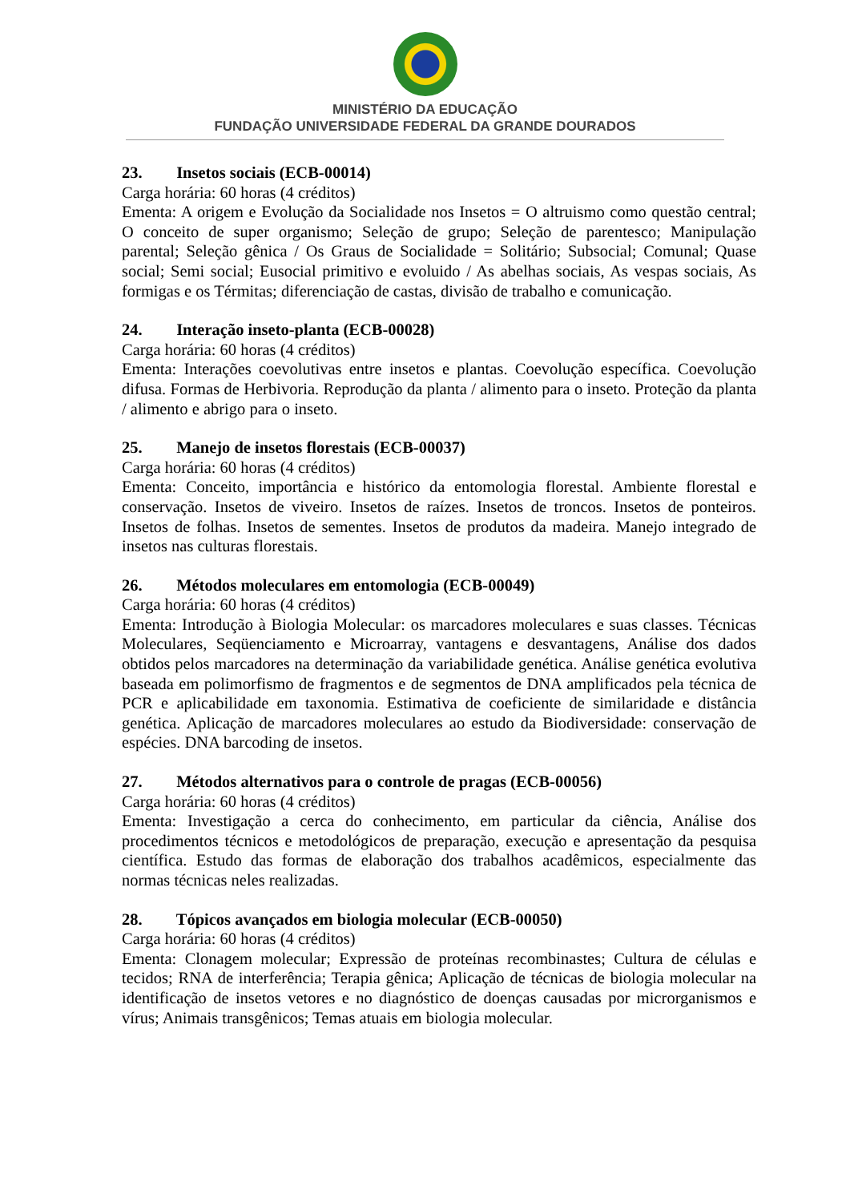MINISTÉRIO DA EDUCAÇÃO
FUNDAÇÃO UNIVERSIDADE FEDERAL DA GRANDE DOURADOS
23. Insetos sociais (ECB-00014)
Carga horária: 60 horas (4 créditos)
Ementa: A origem e Evolução da Socialidade nos Insetos = O altruismo como questão central; O conceito de super organismo; Seleção de grupo; Seleção de parentesco; Manipulação parental; Seleção gênica / Os Graus de Socialidade = Solitário; Subsocial; Comunal; Quase social; Semi social; Eusocial primitivo e evoluido / As abelhas sociais, As vespas sociais, As formigas e os Térmitas; diferenciação de castas, divisão de trabalho e comunicação.
24. Interação inseto-planta (ECB-00028)
Carga horária: 60 horas (4 créditos)
Ementa: Interações coevolutivas entre insetos e plantas. Coevolução específica. Coevolução difusa. Formas de Herbivoria. Reprodução da planta / alimento para o inseto. Proteção da planta / alimento e abrigo para o inseto.
25. Manejo de insetos florestais (ECB-00037)
Carga horária: 60 horas (4 créditos)
Ementa: Conceito, importância e histórico da entomologia florestal. Ambiente florestal e conservação. Insetos de viveiro. Insetos de raízes. Insetos de troncos. Insetos de ponteiros. Insetos de folhas. Insetos de sementes. Insetos de produtos da madeira. Manejo integrado de insetos nas culturas florestais.
26. Métodos moleculares em entomologia (ECB-00049)
Carga horária: 60 horas (4 créditos)
Ementa: Introdução à Biologia Molecular: os marcadores moleculares e suas classes. Técnicas Moleculares, Seqüenciamento e Microarray, vantagens e desvantagens, Análise dos dados obtidos pelos marcadores na determinação da variabilidade genética. Análise genética evolutiva baseada em polimorfismo de fragmentos e de segmentos de DNA amplificados pela técnica de PCR e aplicabilidade em taxonomia. Estimativa de coeficiente de similaridade e distância genética. Aplicação de marcadores moleculares ao estudo da Biodiversidade: conservação de espécies. DNA barcoding de insetos.
27. Métodos alternativos para o controle de pragas (ECB-00056)
Carga horária: 60 horas (4 créditos)
Ementa: Investigação a cerca do conhecimento, em particular da ciência, Análise dos procedimentos técnicos e metodológicos de preparação, execução e apresentação da pesquisa científica. Estudo das formas de elaboração dos trabalhos acadêmicos, especialmente das normas técnicas neles realizadas.
28. Tópicos avançados em biologia molecular (ECB-00050)
Carga horária: 60 horas (4 créditos)
Ementa: Clonagem molecular; Expressão de proteínas recombinastes; Cultura de células e tecidos; RNA de interferência; Terapia gênica; Aplicação de técnicas de biologia molecular na identificação de insetos vetores e no diagnóstico de doenças causadas por microrganismos e vírus; Animais transgênicos; Temas atuais em biologia molecular.